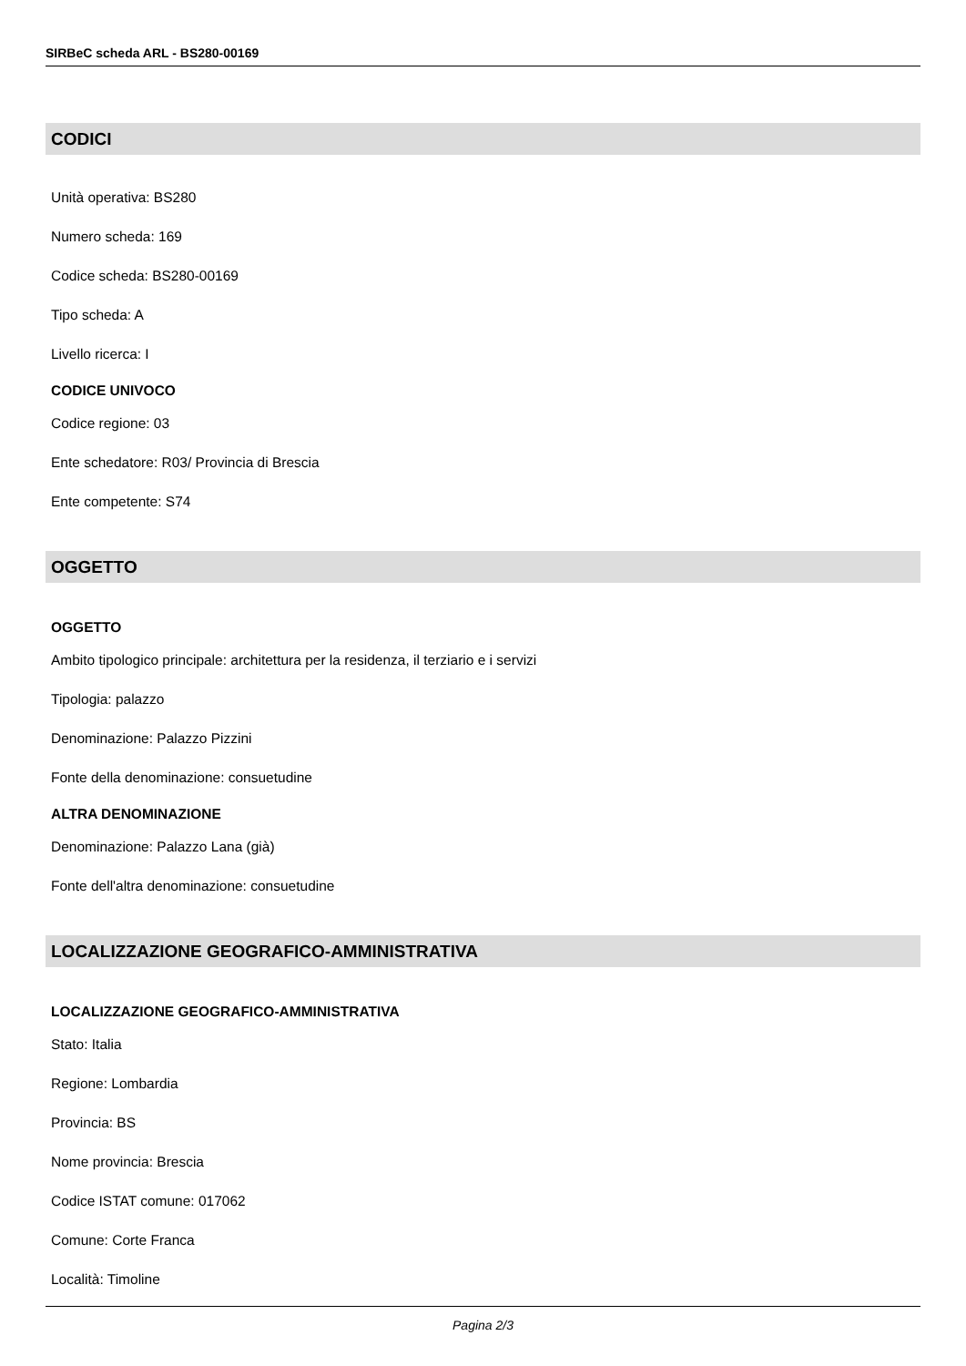SIRBeC scheda ARL - BS280-00169
CODICI
Unità operativa: BS280
Numero scheda: 169
Codice scheda: BS280-00169
Tipo scheda: A
Livello ricerca: I
CODICE UNIVOCO
Codice regione: 03
Ente schedatore: R03/ Provincia di Brescia
Ente competente: S74
OGGETTO
OGGETTO
Ambito tipologico principale: architettura per la residenza, il terziario e i servizi
Tipologia: palazzo
Denominazione: Palazzo Pizzini
Fonte della denominazione: consuetudine
ALTRA DENOMINAZIONE
Denominazione: Palazzo Lana (già)
Fonte dell'altra denominazione: consuetudine
LOCALIZZAZIONE GEOGRAFICO-AMMINISTRATIVA
LOCALIZZAZIONE GEOGRAFICO-AMMINISTRATIVA
Stato: Italia
Regione: Lombardia
Provincia: BS
Nome provincia: Brescia
Codice ISTAT comune: 017062
Comune: Corte Franca
Località: Timoline
Pagina 2/3